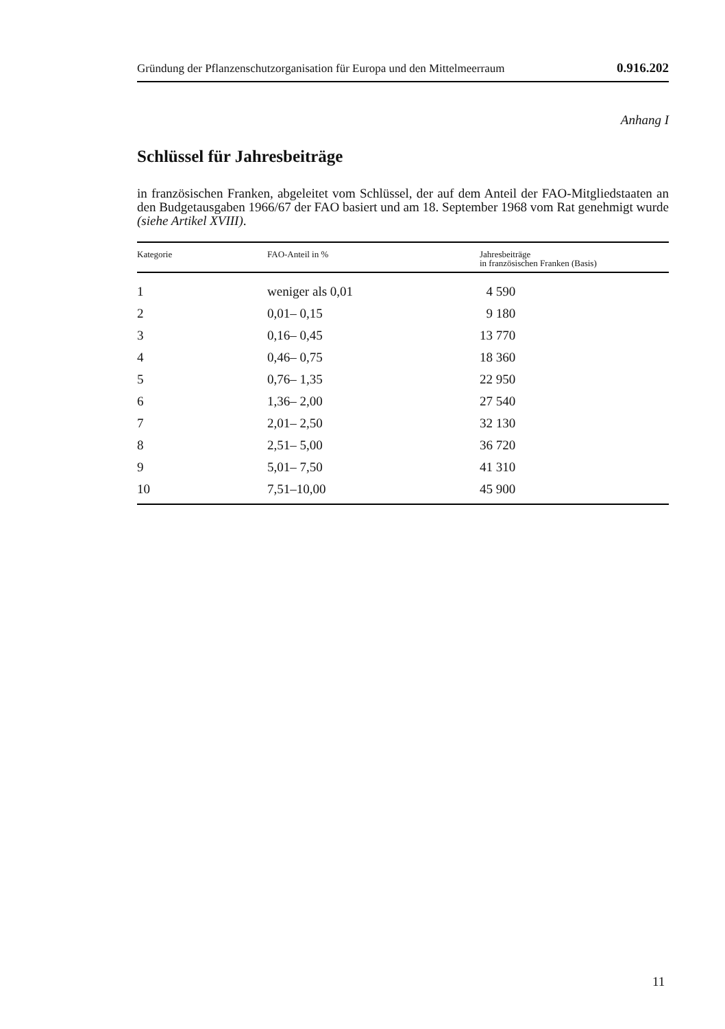Gründung der Pflanzenschutzorganisation für Europa und den Mittelmeerraum 0.916.202
Anhang I
Schlüssel für Jahresbeiträge
in französischen Franken, abgeleitet vom Schlüssel, der auf dem Anteil der FAO-Mitgliedstaaten an den Budgetausgaben 1966/67 der FAO basiert und am 18. September 1968 vom Rat genehmigt wurde (siehe Artikel XVIII).
| Kategorie | FAO-Anteil in % | Jahresbeiträge in französischen Franken (Basis) |
| --- | --- | --- |
| 1 | weniger als 0,01 | 4 590 |
| 2 | 0,01– 0,15 | 9 180 |
| 3 | 0,16– 0,45 | 13 770 |
| 4 | 0,46– 0,75 | 18 360 |
| 5 | 0,76– 1,35 | 22 950 |
| 6 | 1,36– 2,00 | 27 540 |
| 7 | 2,01– 2,50 | 32 130 |
| 8 | 2,51– 5,00 | 36 720 |
| 9 | 5,01– 7,50 | 41 310 |
| 10 | 7,51–10,00 | 45 900 |
11